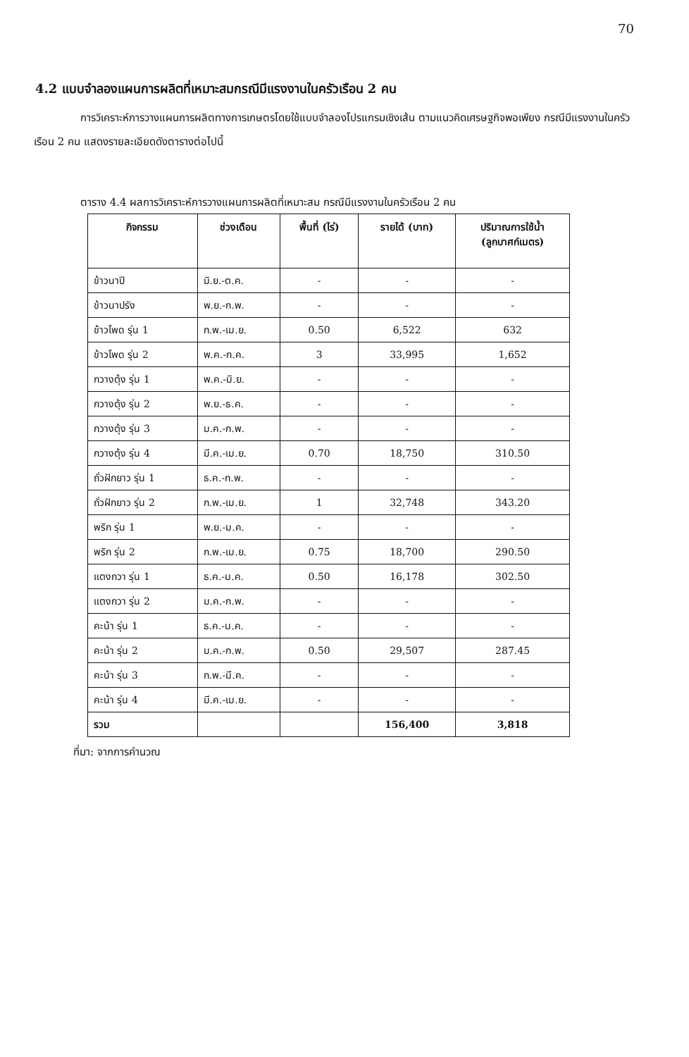70
4.2 แบบจำลองแผนการผลิตที่เหมาะสมกรณีมีแรงงานในครัวเรือน 2 คน
การวิเคราะห์การวางแผนการผลิตทางการเกษตรโดยใช้แบบจำลองโปรแกรมเชิงเส้น ตามแนวคิดเศรษฐกิจพอเพียง กรณีมีแรงงานในครัวเรือน 2 คน แสดงรายละเอียดดังตารางต่อไปนี้
ตาราง 4.4 ผลการวิเคราะห์การวางแผนการผลิตที่เหมาะสม กรณีมีแรงงานในครัวเรือน 2 คน
| กิจกรรม | ช่วงเดือน | พื้นที่ (ไร่) | รายได้ (บาท) | ปริมาณการใช้น้ำ (ลูกบาศก์เมตร) |
| --- | --- | --- | --- | --- |
| ข้าวนาปี | มิ.ย.-ต.ค. | - | - | - |
| ข้าวนาปรัง | พ.ย.-ก.พ. | - | - | - |
| ข้าวโพด รุ่น 1 | ก.พ.-เม.ย. | 0.50 | 6,522 | 632 |
| ข้าวโพด รุ่น 2 | พ.ค.-ก.ค. | 3 | 33,995 | 1,652 |
| กวางตุ้ง รุ่น 1 | พ.ค.-มิ.ย. | - | - | - |
| กวางตุ้ง รุ่น 2 | พ.ย.-ธ.ค. | - | - | - |
| กวางตุ้ง รุ่น 3 | ม.ค.-ก.พ. | - | - | - |
| กวางตุ้ง รุ่น 4 | มี.ค.-เม.ย. | 0.70 | 18,750 | 310.50 |
| ถั่วฝักยาว รุ่น 1 | ธ.ค.-ก.พ. | - | - | - |
| ถั่วฝักยาว รุ่น 2 | ก.พ.-เม.ย. | 1 | 32,748 | 343.20 |
| พริก รุ่น 1 | พ.ย.-ม.ค. | - | - | - |
| พริก รุ่น 2 | ก.พ.-เม.ย. | 0.75 | 18,700 | 290.50 |
| แตงกวา รุ่น 1 | ธ.ค.-ม.ค. | 0.50 | 16,178 | 302.50 |
| แตงกวา รุ่น 2 | ม.ค.-ก.พ. | - | - | - |
| คะน้า รุ่น 1 | ธ.ค.-ม.ค. | - | - | - |
| คะน้า รุ่น 2 | ม.ค.-ก.พ. | 0.50 | 29,507 | 287.45 |
| คะน้า รุ่น 3 | ก.พ.-มี.ค. | - | - | - |
| คะน้า รุ่น 4 | มี.ค.-เม.ย. | - | - | - |
| รวม | | | 156,400 | 3,818 |
ที่มา: จากการคำนวณ